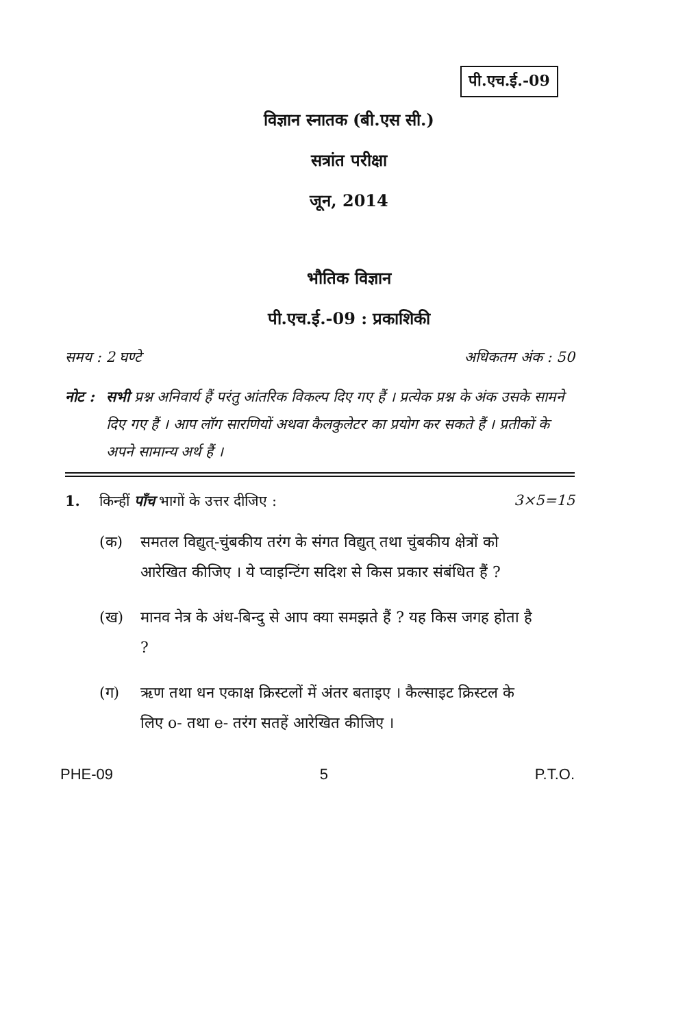पी.एच.ई.-09
विज्ञान स्नातक (बी.एस सी.)
सत्रांत परीक्षा
जून, 2014
भौतिक विज्ञान
पी.एच.ई.-09 : प्रकाशिकी
समय : 2 घण्टे अधिकतम अंक : 50
नोट : सभी प्रश्न अनिवार्य हैं परंतु आंतरिक विकल्प दिए गए हैं । प्रत्येक प्रश्न के अंक उसके सामने दिए गए हैं । आप लॉग सारणियों अथवा कैलकुलेटर का प्रयोग कर सकते हैं । प्रतीकों के अपने सामान्य अर्थ हैं ।
1. किन्हीं पाँच भागों के उत्तर दीजिए : 3×5=15
(क) समतल विद्युत्-चुंबकीय तरंग के संगत विद्युत् तथा चुंबकीय क्षेत्रों को आरेखित कीजिए । ये प्वाइन्टिंग सदिश से किस प्रकार संबंधित हैं ?
(ख) मानव नेत्र के अंध-बिन्दु से आप क्या समझते हैं ? यह किस जगह होता है ?
(ग) ऋण तथा धन एकाक्ष क्रिस्टलों में अंतर बताइए । कैल्साइट क्रिस्टल के लिए o- तथा e- तरंग सतहें आरेखित कीजिए ।
PHE-09 5 P.T.O.